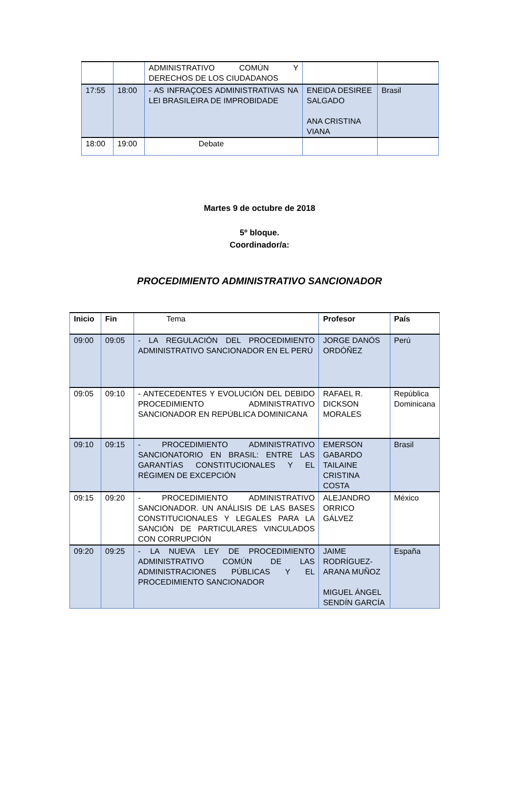| | | ADMINISTRATIVO COMÚN Y DERECHOS DE LOS CIUDADANOS | | |
| 17:55 | 18:00 | - AS INFRAÇOES ADMINISTRATIVAS NA LEI BRASILEIRA DE IMPROBIDADE | ENEIDA DESIREE SALGADO ANA CRISTINA VIANA | Brasil |
| 18:00 | 19:00 | Debate | | |
Martes 9 de octubre de 2018
5º bloque.
Coordinador/a:
PROCEDIMIENTO ADMINISTRATIVO SANCIONADOR
| Inicio | Fin | Tema | Profesor | País |
| 09:00 | 09:05 | - LA REGULACIÓN DEL PROCEDIMIENTO ADMINISTRATIVO SANCIONADOR EN EL PERÚ | JORGE DANÓS ORDÓÑEZ | Perú |
| 09:05 | 09:10 | - ANTECEDENTES Y EVOLUCIÓN DEL DEBIDO PROCEDIMIENTO ADMINISTRATIVO SANCIONADOR EN REPÚBLICA DOMINICANA | RAFAEL R. DICKSON MORALES | República Dominicana |
| 09:10 | 09:15 | - PROCEDIMIENTO ADMINISTRATIVO SANCIONATORIO EN BRASIL: ENTRE LAS GARANTÍAS CONSTITUCIONALES Y EL RÉGIMEN DE EXCEPCIÓN | EMERSON GABARDO TAILAINE CRISTINA COSTA | Brasil |
| 09:15 | 09:20 | - PROCEDIMIENTO ADMINISTRATIVO SANCIONADOR. UN ANÁLISIS DE LAS BASES CONSTITUCIONALES Y LEGALES PARA LA SANCIÓN DE PARTICULARES VINCULADOS CON CORRUPCIÓN | ALEJANDRO ORRICO GÁLVEZ | México |
| 09:20 | 09:25 | - LA NUEVA LEY DE PROCEDIMIENTO ADMINISTRATIVO COMÚN DE LAS ADMINISTRACIONES PÚBLICAS Y EL PROCEDIMIENTO SANCIONADOR | JAIME RODRÍGUEZ-ARANA MUÑOZ MIGUEL ÁNGEL SENDÍN GARCÍA | España |